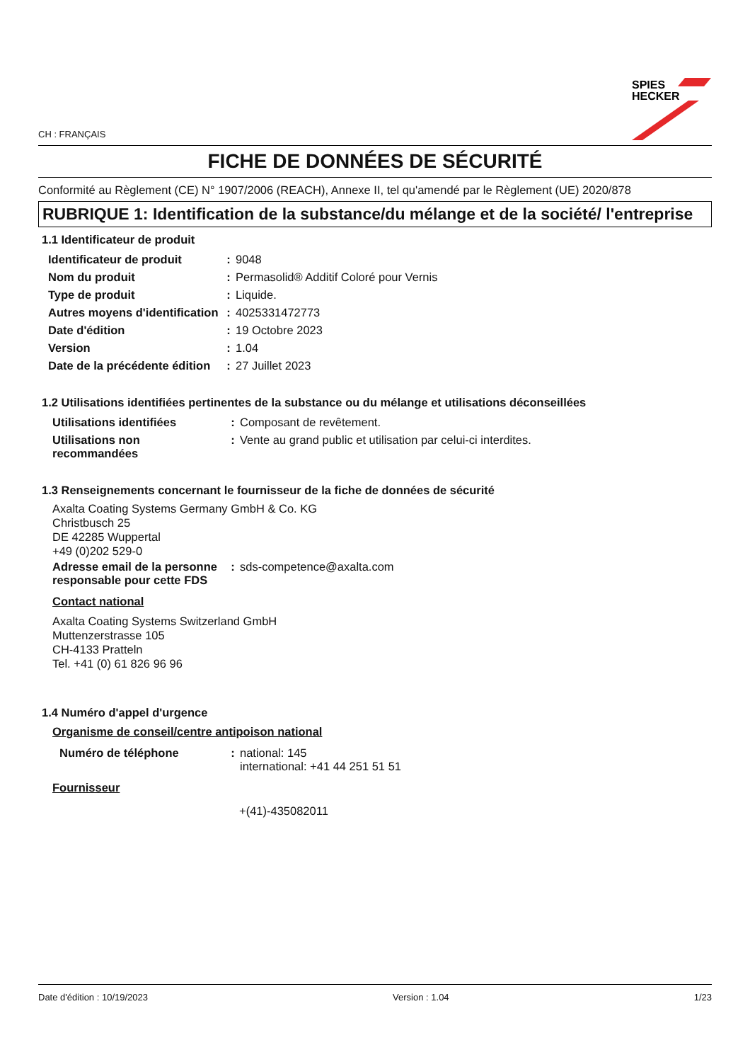SPIES
HECKER
CH : FRANÇAIS
FICHE DE DONNÉES DE SÉCURITÉ
Conformité au Règlement (CE) N° 1907/2006 (REACH), Annexe II, tel qu'amendé par le Règlement (UE) 2020/878
RUBRIQUE 1: Identification de la substance/du mélange et de la société/ l'entreprise
1.1 Identificateur de produit
| Identificateur de produit | : | 9048 |
| Nom du produit | : | Permasolid® Additif Coloré pour Vernis |
| Type de produit | : | Liquide. |
| Autres moyens d'identification | : | 4025331472773 |
| Date d'édition | : | 19 Octobre 2023 |
| Version | : | 1.04 |
| Date de la précédente édition | : | 27 Juillet 2023 |
1.2 Utilisations identifiées pertinentes de la substance ou du mélange et utilisations déconseillées
| Utilisations identifiées | : | Composant de revêtement. |
| Utilisations non recommandées | : | Vente au grand public et utilisation par celui-ci interdites. |
1.3 Renseignements concernant le fournisseur de la fiche de données de sécurité
Axalta Coating Systems Germany GmbH & Co. KG
Christbusch 25
DE 42285 Wuppertal
+49 (0)202 529-0
| Adresse email de la personne responsable pour cette FDS | : | sds-competence@axalta.com |
Contact national
Axalta Coating Systems Switzerland GmbH
Muttenzerstrasse 105
CH-4133 Pratteln
Tel. +41 (0) 61 826 96 96
1.4 Numéro d'appel d'urgence
Organisme de conseil/centre antipoison national
| Numéro de téléphone | : | national: 145 international: +41 44 251 51 51 |
Fournisseur
+(41)-435082011
Date d'édition : 10/19/2023 Version : 1.04 1/23